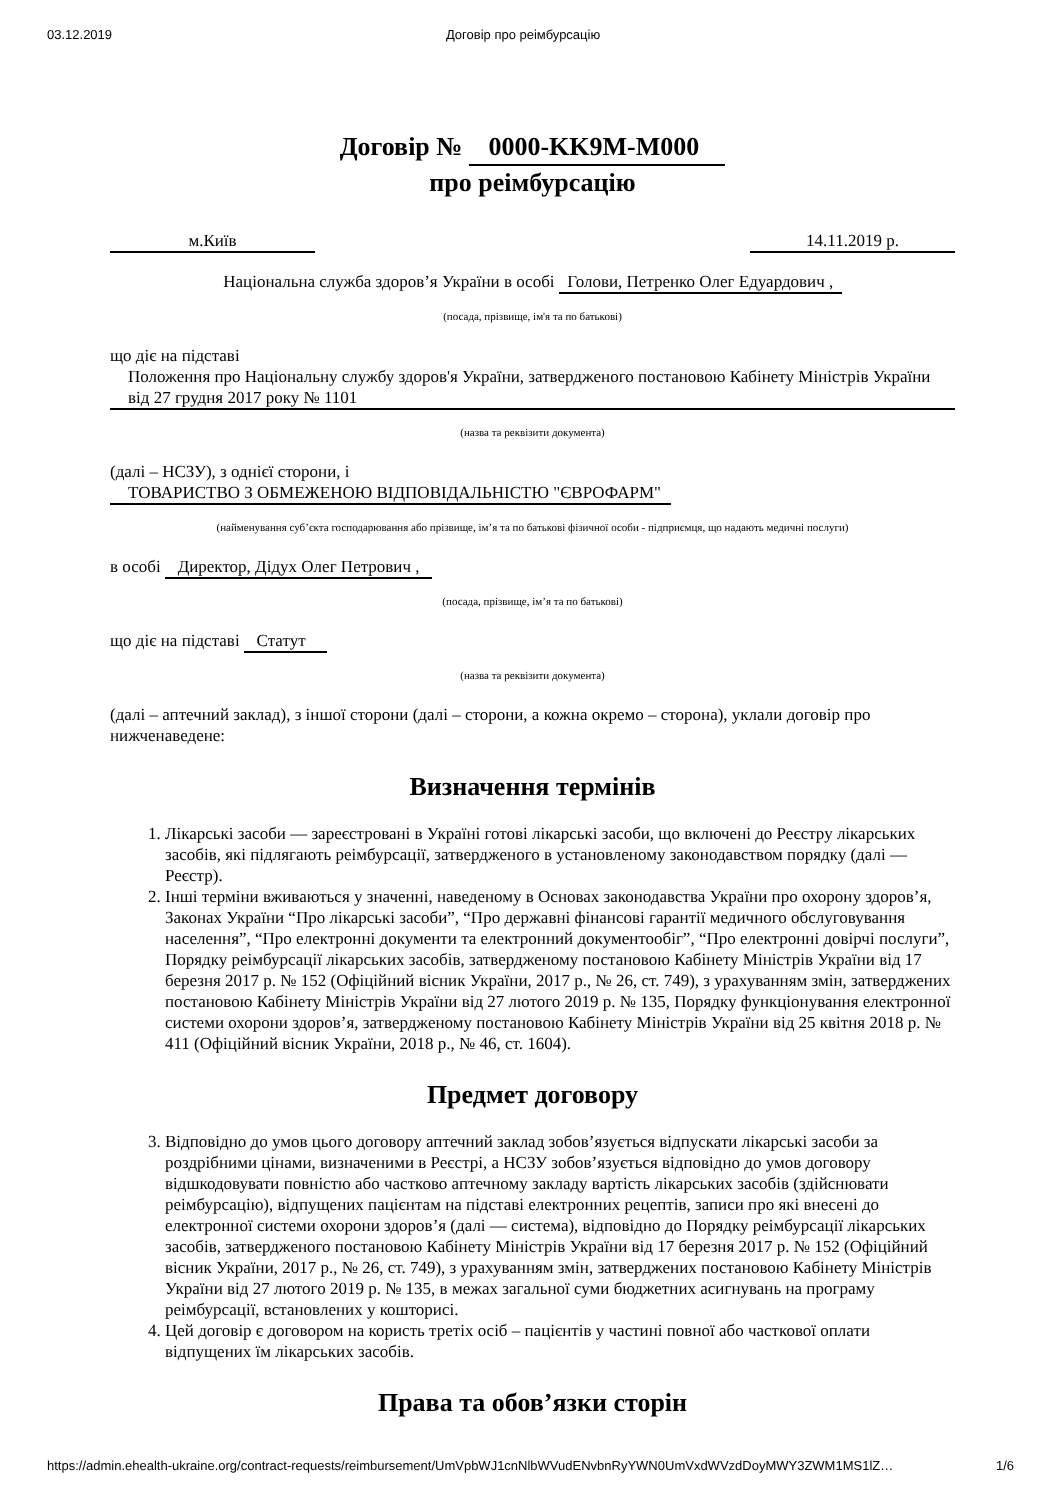03.12.2019 Договір про реімбурсацію
Договір № 0000-KK9M-M000
про реімбурсацію
м.Київ 14.11.2019 р.
Національна служба здоров’я України в особі Голови, Петренко Олег Едуардович ,
(посада, прізвище, ім'я та по батькові)
що діє на підставі
Положення про Національну службу здоров'я України, затвердженого постановою Кабінету Міністрів України від 27 грудня 2017 року № 1101
(назва та реквізити документа)
(далі – НСЗУ), з однієї сторони, і
ТОВАРИСТВО З ОБМЕЖЕНОЮ ВІДПОВІДАЛЬНІСТЮ "ЄВРОФАРМ"
(найменування суб’єкта господарювання або прізвище, ім’я та по батькові фізичної особи - підприємця, що надають медичні послуги)
в особі Директор, Дідух Олег Петрович ,
(посада, прізвище, ім’я та по батькові)
що діє на підставі Статут
(назва та реквізити документа)
(далі – аптечний заклад), з іншої сторони (далі – сторони, а кожна окремо – сторона), уклали договір про нижченаведене:
Визначення термінів
1. Лікарські засоби — зареєстровані в Україні готові лікарські засоби, що включені до Реєстру лікарських засобів, які підлягають реімбурсації, затвердженого в установленому законодавством порядку (далі — Реєстр).
2. Інші терміни вживаються у значенні, наведеному в Основах законодавства України про охорону здоров’я, Законах України “Про лікарські засоби”, “Про державні фінансові гарантії медичного обслуговування населення”, “Про електронні документи та електронний документообіг”, “Про електронні довірчі послуги”, Порядку реімбурсації лікарських засобів, затвердженому постановою Кабінету Міністрів України від 17 березня 2017 р. № 152 (Офіційний вісник України, 2017 р., № 26, ст. 749), з урахуванням змін, затверджених постановою Кабінету Міністрів України від 27 лютого 2019 р. № 135, Порядку функціонування електронної системи охорони здоров’я, затвердженому постановою Кабінету Міністрів України від 25 квітня 2018 р. № 411 (Офіційний вісник України, 2018 р., № 46, ст. 1604).
Предмет договору
3. Відповідно до умов цього договору аптечний заклад зобов’язується відпускати лікарські засоби за роздрібними цінами, визначеними в Реєстрі, а НСЗУ зобов’язується відповідно до умов договору відшкодовувати повністю або частково аптечному закладу вартість лікарських засобів (здійснювати реімбурсацію), відпущених пацієнтам на підставі електронних рецептів, записи про які внесені до електронної системи охорони здоров’я (далі — система), відповідно до Порядку реімбурсації лікарських засобів, затвердженого постановою Кабінету Міністрів України від 17 березня 2017 р. № 152 (Офіційний вісник України, 2017 р., № 26, ст. 749), з урахуванням змін, затверджених постановою Кабінету Міністрів України від 27 лютого 2019 р. № 135, в межах загальної суми бюджетних асигнувань на програму реімбурсації, встановлених у кошторисі.
4. Цей договір є договором на користь третіх осіб – пацієнтів у частині повної або часткової оплати відпущених їм лікарських засобів.
Права та обов’язки сторін
https://admin.ehealth-ukraine.org/contract-requests/reimbursement/UmVpbWJ1cnNlbWVudENvbnRyYWN0UmVxdWVzdDoyMWY3ZWM1MS1lZ… 1/6